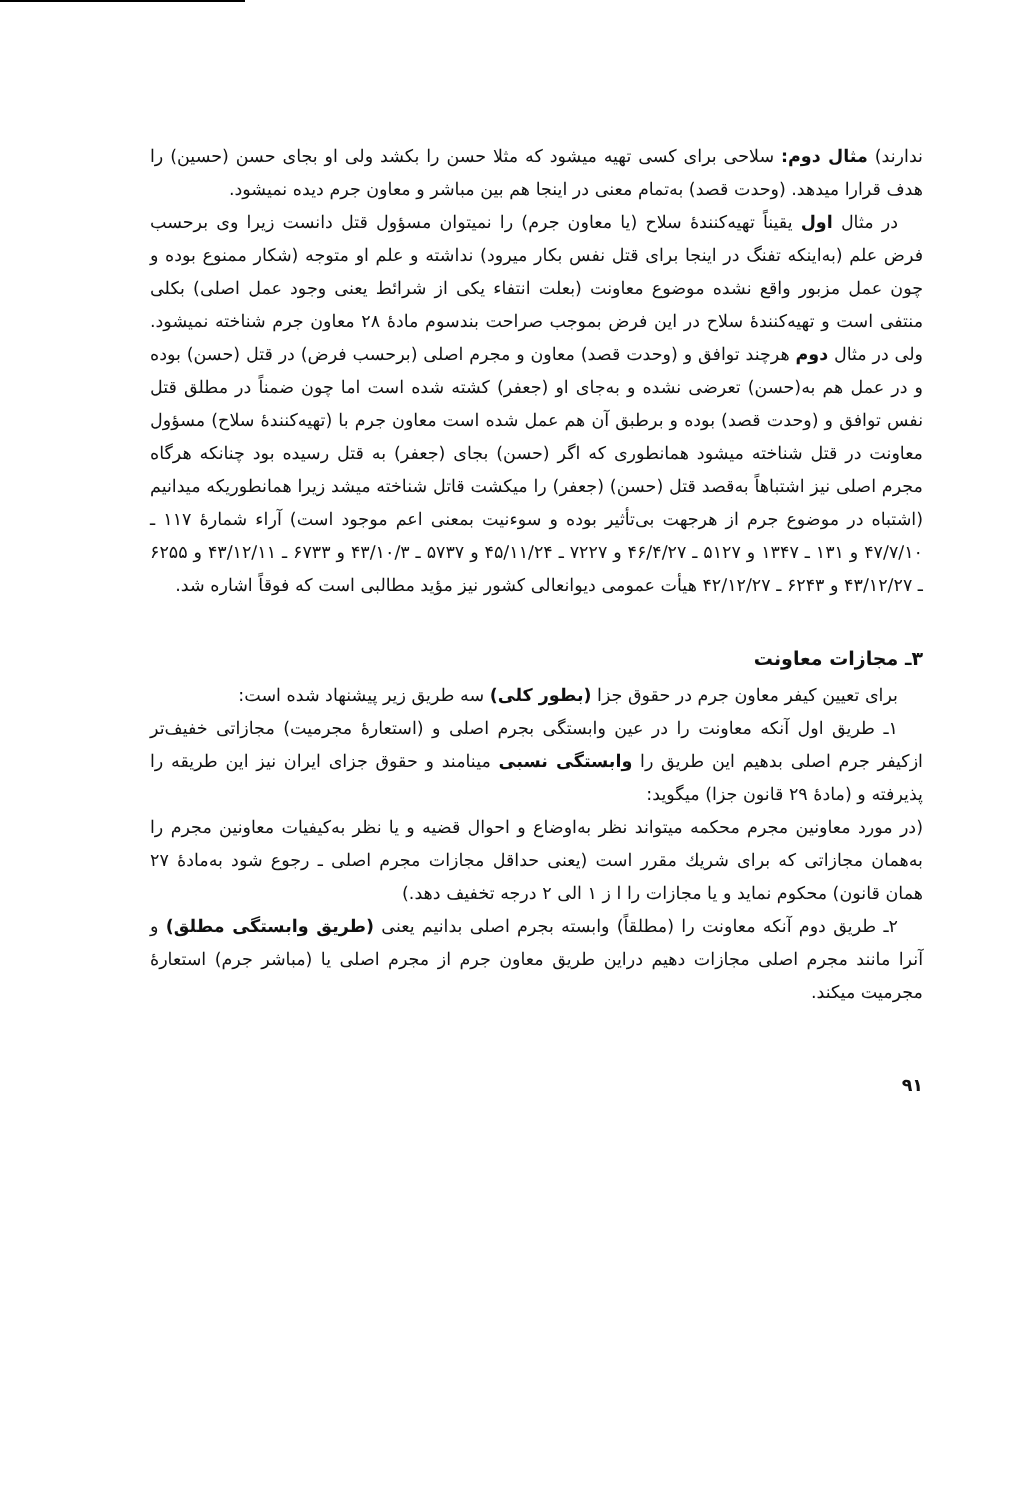ندارند) مثال دوم: سلاحی برای کسی تهیه میشود که مثلا حسن را بکشد ولی او بجای حسن (حسین) را هدف قرارا میدهد. (وحدت قصد) به‌تمام معنی در اینجا هم بین مباشر و معاون جرم دیده نمیشود.
در مثال اول یقیناً تهیه‌کنندهٔ سلاح (یا معاون جرم) را نمیتوان مسؤول قتل دانست زیرا وی برحسب فرض علم (به‌اینکه تفنگ در اینجا برای قتل نفس بکار میرود) نداشته و علم او متوجه (شکار ممنوع بوده و چون عمل مزبور واقع نشده موضوع معاونت (بعلت انتفاء یکی از شرائط یعنی وجود عمل اصلی) بکلی منتفی است و تهیه‌کنندهٔ سلاح در این فرض بموجب صراحت بندسوم مادهٔ ۲۸ معاون جرم شناخته نمیشود. ولی در مثال دوم هرچند توافق و (وحدت قصد) معاون و مجرم اصلی (برحسب فرض) در قتل (حسن) بوده و در عمل هم به(حسن) تعرضی نشده و به‌جای او (جعفر) کشته شده است اما چون ضمناً در مطلق قتل نفس توافق و (وحدت قصد) بوده و برطبق آن هم عمل شده است معاون جرم با (تهیه‌کنندهٔ سلاح) مسؤول معاونت در قتل شناخته میشود همانطوری که اگر (حسن) بجای (جعفر) به قتل رسیده بود چنانکه هرگاه مجرم اصلی نیز اشتباهاً به‌قصد قتل (حسن) (جعفر) را میکشت قاتل شناخته میشد زیرا همانطوریکه میدانیم (اشتباه در موضوع جرم از هرجهت بی‌تأثیر بوده و سوءنیت بمعنی اعم موجود است) آراء شمارهٔ ۱۱۷ ـ ۴۷/۷/۱۰ و ۱۳۱ ـ ۱۳۴۷ و ۵۱۲۷ ـ ۴۶/۴/۲۷ و ۷۲۲۷ ـ ۴۵/۱۱/۲۴ و ۵۷۳۷ ـ ۴۳/۱۰/۳ و ۶۷۳۳ ـ ۴۳/۱۲/۱۱ و ۶۲۵۵ ـ ۴۳/۱۲/۲۷ و ۶۲۴۳ ـ ۴۲/۱۲/۲۷ هیأت عمومی دیوانعالی کشور نیز مؤید مطالبی است که فوقاً اشاره شد.
۳ـ مجازات معاونت
برای تعیین کیفر معاون جرم در حقوق جزا (بطور کلی) سه طریق زیر پیشنهاد شده است:
۱ـ طریق اول آنکه معاونت را در عین وابستگی بجرم اصلی و (استعارهٔ مجرمیت) مجازاتی خفیف‌تر ازکیفر جرم اصلی بدهیم این طریق را وابستگی نسبی مینامند و حقوق جزای ایران نیز این طریقه را پذیرفته و (مادهٔ ۲۹ قانون جزا) میگوید:
(در مورد معاونین مجرم محکمه میتواند نظر به‌اوضاع و احوال قضیه و یا نظر به‌کیفیات معاونین مجرم را به‌همان مجازاتی که برای شریك مقرر است (یعنی حداقل مجازات مجرم اصلی ـ رجوع شود به‌مادهٔ ۲۷ همان قانون) محکوم نماید و یا مجازات را ا ز ۱ الی ۲ درجه تخفیف دهد.)
۲ـ طریق دوم آنکه معاونت را (مطلقاً) وابسته بجرم اصلی بدانیم یعنی (طریق وابستگی مطلق) و آنرا مانند مجرم اصلی مجازات دهیم دراین طریق معاون جرم از مجرم اصلی یا (مباشر جرم) استعارهٔ مجرمیت میکند.
۹۱